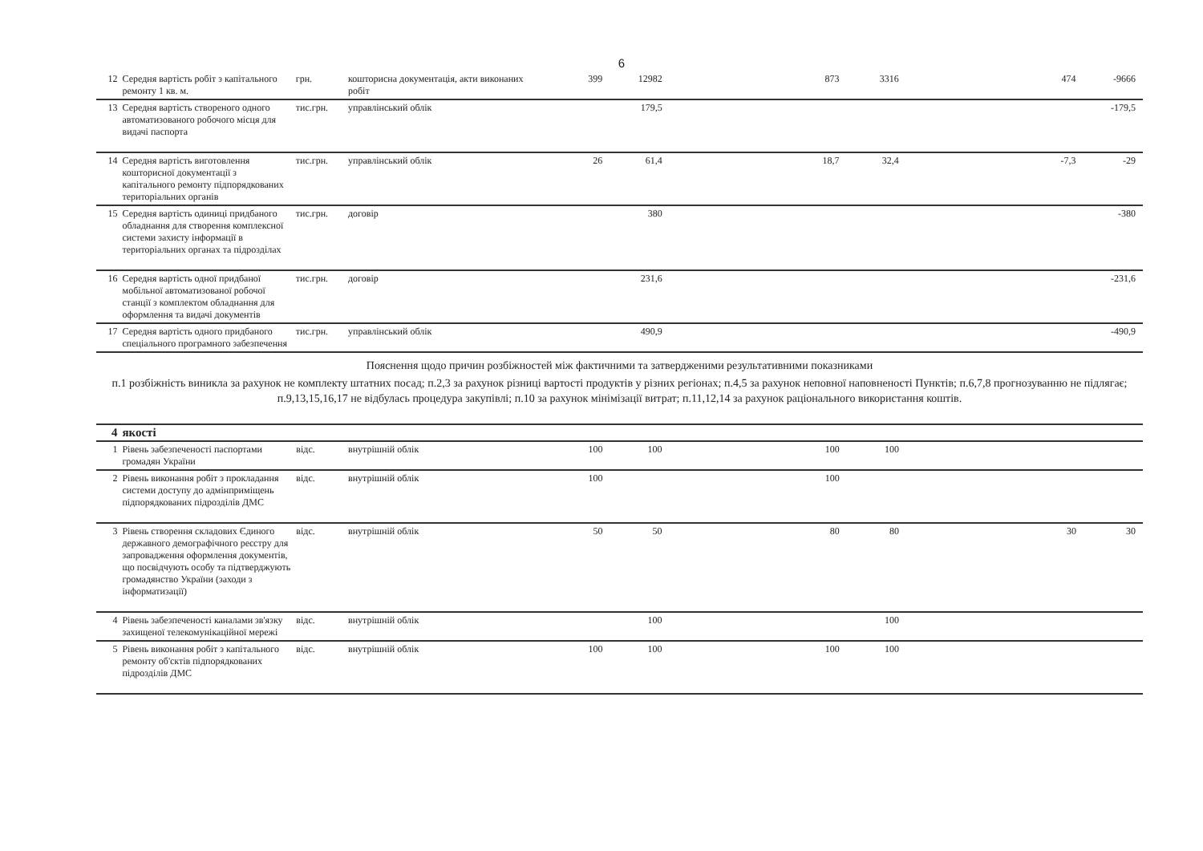6
| 12 | Середня вартість робіт з капітального ремонту 1 кв. м. | грн. | кошторисна документація, акти виконаних робіт | 399 | 12982 | | | 873 | 3316 | | | 474 | -9666 | |
| 13 | Середня вартість створеного одного автоматизованого робочого місця для видачі паспорта | тис.грн. | управлінський облік | | 179,5 | | | | | | | | -179,5 | |
| 14 | Середня вартість виготовлення кошторисної документації з капітального ремонту підпорядкованих територіальних органів | тис.грн. | управлінський облік | 26 | 61,4 | | | 18,7 | 32,4 | | | -7,3 | -29 | |
| 15 | Середня вартість одиниці придбаного обладнання для створення комплексної системи захисту інформації в територіальних органах та підрозділах | тис.грн. | договір | | 380 | | | | | | | | -380 | |
| 16 | Середня вартість одної придбаної мобільної автоматизованої робочої станції з комплектом обладнання для оформлення та видачі документів | тис.грн. | договір | | 231,6 | | | | | | | | -231,6 | |
| 17 | Середня вартість одного придбаного спеціального програмного забезпечення | тис.грн. | управлінський облік | | 490,9 | | | | | | | | -490,9 | |
Пояснення щодо причин розбіжностей між фактичними та затвердженими результативними показниками
п.1 розбіжність виникла за рахунок не комплекту штатних посад; п.2,3 за рахунок різниці вартості продуктів у різних регіонах; п.4,5 за рахунок неповної наповненості Пунктів; п.6,7,8 прогнозуванню не підлягає; п.9,13,15,16,17 не відбулась процедура закупівлі; п.10 за рахунок мінімізації витрат; п.11,12,14 за рахунок раціонального використання коштів.
| 4 | якості | | | | | | | | | | | | | |
| 1 | Рівень забезпеченості паспортами громадян України | відс. | внутрішній облік | 100 | 100 | | | 100 | 100 | | | | | |
| 2 | Рівень виконання робіт з прокладання системи доступу до адмінприміщень підпорядкованих підрозділів ДМС | відс. | внутрішній облік | 100 | | | | 100 | | | | | | |
| 3 | Рівень створення складових Єдиного державного демографічного реєстру для запровадження оформлення документів, що посвідчують особу та підтверджують громадянство України (заходи з інформатизації) | відс. | внутрішній облік | 50 | 50 | | | 80 | 80 | | | 30 | 30 | |
| 4 | Рівень забезпеченості каналами зв'язку захищеної телекомунікаційної мережі | відс. | внутрішній облік | | 100 | | | | 100 | | | | | |
| 5 | Рівень виконання робіт з капітального ремонту об'єктів підпорядкованих підрозділів ДМС | відс. | внутрішній облік | 100 | 100 | | | 100 | 100 | | | | | |